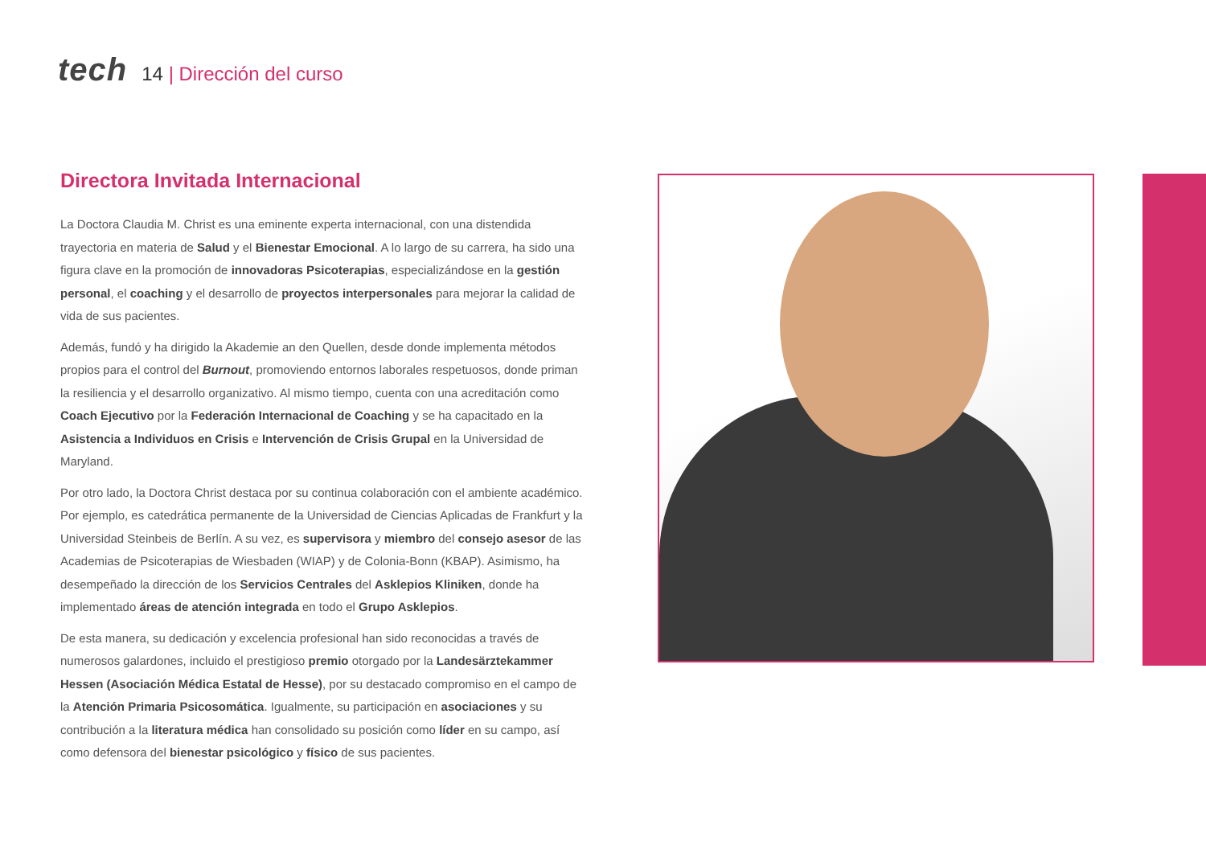tech
14 | Dirección del curso
Directora Invitada Internacional
La Doctora Claudia M. Christ es una eminente experta internacional, con una distendida trayectoria en materia de Salud y el Bienestar Emocional. A lo largo de su carrera, ha sido una figura clave en la promoción de innovadoras Psicoterapias, especializándose en la gestión personal, el coaching y el desarrollo de proyectos interpersonales para mejorar la calidad de vida de sus pacientes.
Además, fundó y ha dirigido la Akademie an den Quellen, desde donde implementa métodos propios para el control del Burnout, promoviendo entornos laborales respetuosos, donde priman la resiliencia y el desarrollo organizativo. Al mismo tiempo, cuenta con una acreditación como Coach Ejecutivo por la Federación Internacional de Coaching y se ha capacitado en la Asistencia a Individuos en Crisis e Intervención de Crisis Grupal en la Universidad de Maryland.
Por otro lado, la Doctora Christ destaca por su continua colaboración con el ambiente académico. Por ejemplo, es catedrática permanente de la Universidad de Ciencias Aplicadas de Frankfurt y la Universidad Steinbeis de Berlín. A su vez, es supervisora y miembro del consejo asesor de las Academias de Psicoterapias de Wiesbaden (WIAP) y de Colonia-Bonn (KBAP). Asimismo, ha desempeñado la dirección de los Servicios Centrales del Asklepios Kliniken, donde ha implementado áreas de atención integrada en todo el Grupo Asklepios.
De esta manera, su dedicación y excelencia profesional han sido reconocidas a través de numerosos galardones, incluido el prestigioso premio otorgado por la Landesärztekammer Hessen (Asociación Médica Estatal de Hesse), por su destacado compromiso en el campo de la Atención Primaria Psicosomática. Igualmente, su participación en asociaciones y su contribución a la literatura médica han consolidado su posición como líder en su campo, así como defensora del bienestar psicológico y físico de sus pacientes.